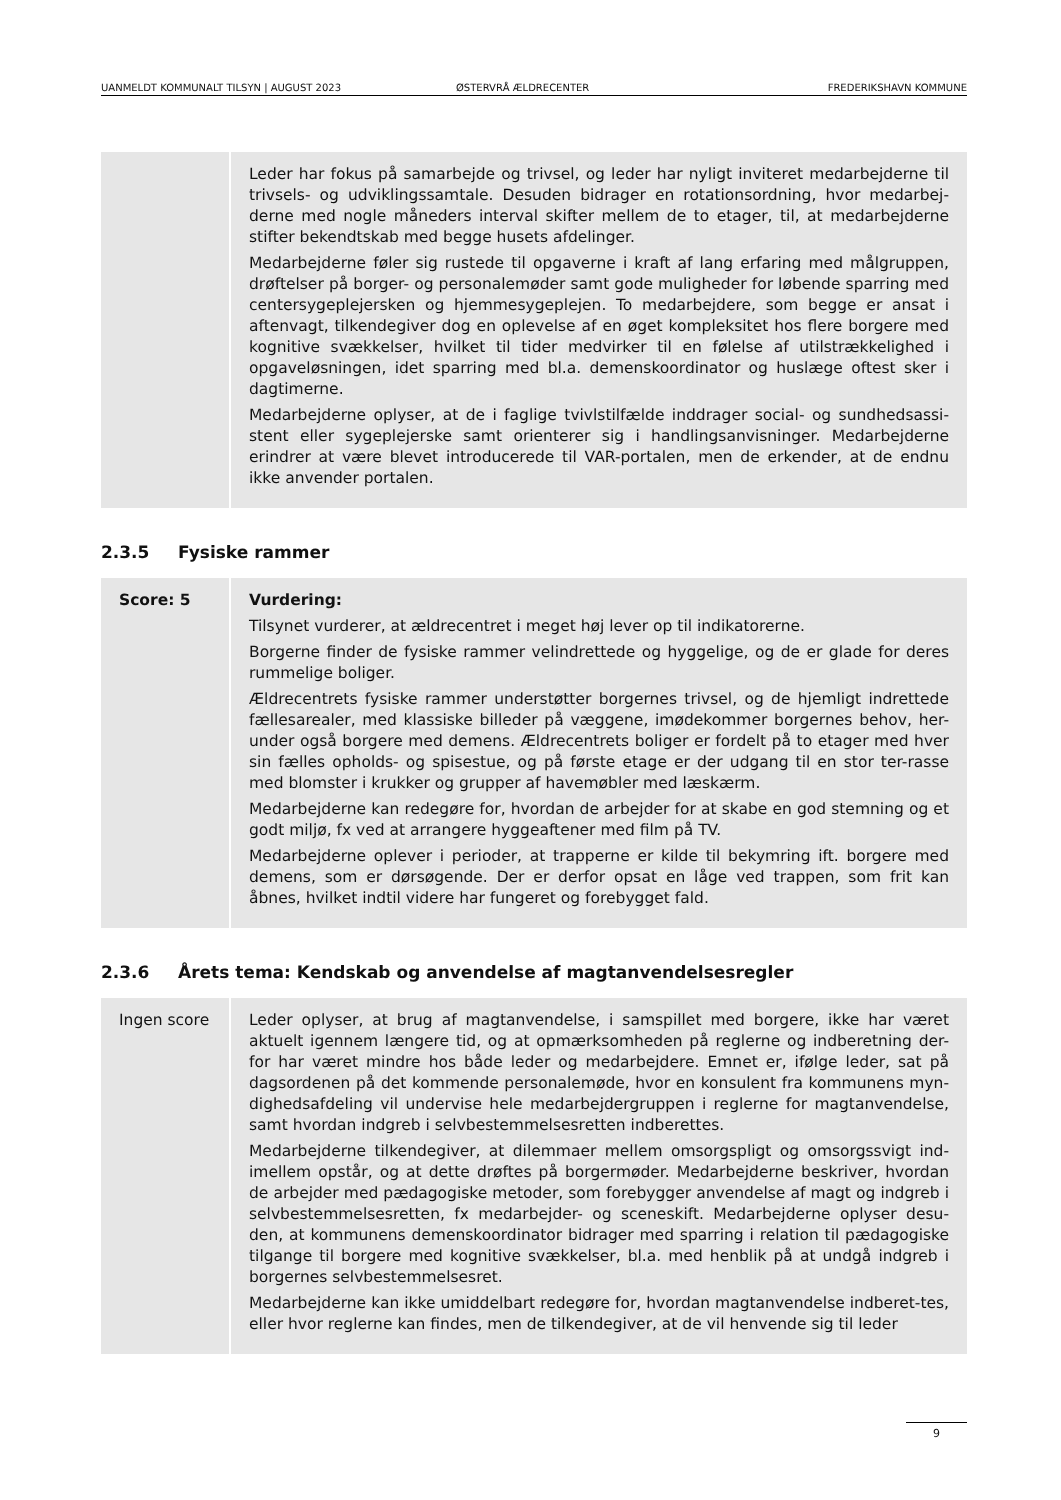UANMELDT KOMMUNALT TILSYN | AUGUST 2023 ØSTERVRÅ ÆLDRECENTER FREDERIKSHAVN KOMMUNE
| | Leder har fokus på samarbejde og trivsel, og leder har nyligt inviteret medarbejderne til trivsels- og udviklingssamtale. Desuden bidrager en rotationsordning, hvor medarbej-derne med nogle måneders interval skifter mellem de to etager, til, at medarbejderne stifter bekendtskab med begge husets afdelinger. Medarbejderne føler sig rustede til opgaverne i kraft af lang erfaring med målgruppen, drøftelser på borger- og personalemøder samt gode muligheder for løbende sparring med centersygeplejersken og hjemmesygeplejen. To medarbejdere, som begge er ansat i aftenvagt, tilkendegiver dog en oplevelse af en øget kompleksitet hos flere borgere med kognitive svækkelser, hvilket til tider medvirker til en følelse af utilstrækkelighed i opgaveløsningen, idet sparring med bl.a. demenskoordinator og huslæge oftest sker i dagtimerne. Medarbejderne oplyser, at de i faglige tvivlstilfælde inddrager social- og sundhedsassi-stent eller sygeplejerske samt orienterer sig i handlingsanvisninger. Medarbejderne erindrer at være blevet introducerede til VAR-portalen, men de erkender, at de endnu ikke anvender portalen. |
2.3.5 Fysiske rammer
| Score: 5 | Vurdering: Tilsynet vurderer, at ældrecentret i meget høj lever op til indikatorerne. Borgerne finder de fysiske rammer velindrettede og hyggelige, og de er glade for deres rummelige boliger. Ældrecentrets fysiske rammer understøtter borgernes trivsel, og de hjemligt indrettede fællesarealer, med klassiske billeder på væggene, imødekommer borgernes behov, her-under også borgere med demens. Ældrecentrets boliger er fordelt på to etager med hver sin fælles opholds- og spisestue, og på første etage er der udgang til en stor ter-rasse med blomster i krukker og grupper af havemøbler med læskærm. Medarbejderne kan redegøre for, hvordan de arbejder for at skabe en god stemning og et godt miljø, fx ved at arrangere hyggeaftener med film på TV. Medarbejderne oplever i perioder, at trapperne er kilde til bekymring ift. borgere med demens, som er dørsøgende. Der er derfor opsat en låge ved trappen, som frit kan åbnes, hvilket indtil videre har fungeret og forebygget fald. |
2.3.6 Årets tema: Kendskab og anvendelse af magtanvendelsesregler
| Ingen score | Leder oplyser, at brug af magtanvendelse, i samspillet med borgere, ikke har været aktuelt igennem længere tid, og at opmærksomheden på reglerne og indberetning der-for har været mindre hos både leder og medarbejdere. Emnet er, ifølge leder, sat på dagsordenen på det kommende personalemøde, hvor en konsulent fra kommunens myn-dighedsafdeling vil undervise hele medarbejdergruppen i reglerne for magtanvendelse, samt hvordan indgreb i selvbestemmelsesretten indberettes. Medarbejderne tilkendegiver, at dilemmaer mellem omsorgspligt og omsorgssvigt ind-imellem opstår, og at dette drøftes på borgermøder. Medarbejderne beskriver, hvordan de arbejder med pædagogiske metoder, som forebygger anvendelse af magt og indgreb i selvbestemmelsesretten, fx medarbejder- og sceneskift. Medarbejderne oplyser desu-den, at kommunens demenskoordinator bidrager med sparring i relation til pædagogiske tilgange til borgere med kognitive svækkelser, bl.a. med henblik på at undgå indgreb i borgernes selvbestemmelsesret. Medarbejderne kan ikke umiddelbart redegøre for, hvordan magtanvendelse indberet-tes, eller hvor reglerne kan findes, men de tilkendegiver, at de vil henvende sig til leder |
9